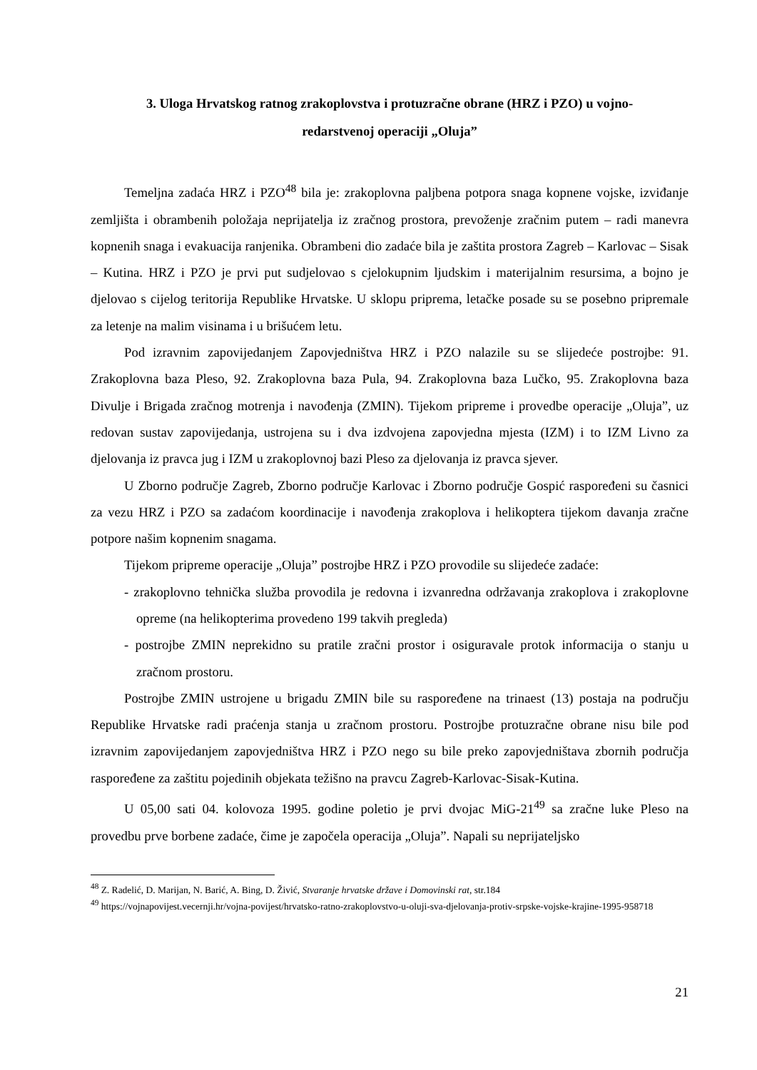3. Uloga Hrvatskog ratnog zrakoplovstva i protuzračne obrane (HRZ i PZO) u vojno-
redarstvenoj operaciji „Oluja”
Temeljna zadaća HRZ i PZO<sup>48</sup> bila je: zrakoplovna paljbena potpora snaga kopnene vojske, izviđanje zemljišta i obrambenih položaja neprijatelja iz zračnog prostora, prevoženje zračnim putem – radi manevra kopnenih snaga i evakuacija ranjenika. Obrambeni dio zadaće bila je zaštita prostora Zagreb – Karlovac – Sisak – Kutina. HRZ i PZO je prvi put sudjelovao s cjelokupnim ljudskim i materijalnim resursima, a bojno je djelovao s cijelog teritorija Republike Hrvatske. U sklopu priprema, letačke posade su se posebno pripremale za letenje na malim visinama i u brišućem letu.
Pod izravnim zapovijedanjem Zapovjedništva HRZ i PZO nalazile su se slijedeće postrojbe: 91. Zrakoplovna baza Pleso, 92. Zrakoplovna baza Pula, 94. Zrakoplovna baza Lučko, 95. Zrakoplovna baza Divulje i Brigada zračnog motrenja i navođenja (ZMIN). Tijekom pripreme i provedbe operacije „Oluja”, uz redovan sustav zapovijedanja, ustrojena su i dva izdvojena zapovjedna mjesta (IZM) i to IZM Livno za djelovanja iz pravca jug i IZM u zrakoplovnoj bazi Pleso za djelovanja iz pravca sjever.
U Zborno područje Zagreb, Zborno područje Karlovac i Zborno područje Gospić raspoređeni su časnici za vezu HRZ i PZO sa zadaćom koordinacije i navođenja zrakoplova i helikoptera tijekom davanja zračne potpore našim kopnenim snagama.
Tijekom pripreme operacije „Oluja” postrojbe HRZ i PZO provodile su slijedeće zadaće:
- zrakoplovno tehnička služba provodila je redovna i izvanredna održavanja zrakoplova i zrakoplovne opreme (na helikopterima provedeno 199 takvih pregleda)
- postrojbe ZMIN neprekidno su pratile zračni prostor i osiguravale protok informacija o stanju u zračnom prostoru.
Postrojbe ZMIN ustrojene u brigadu ZMIN bile su raspoređene na trinaest (13) postaja na području Republike Hrvatske radi praćenja stanja u zračnom prostoru. Postrojbe protuzračne obrane nisu bile pod izravnim zapovijedanjem zapovjedništva HRZ i PZO nego su bile preko zapovjedništava zbornih područja raspoređene za zaštitu pojedinih objekata težišno na pravcu Zagreb-Karlovac-Sisak-Kutina.
U 05,00 sati 04. kolovoza 1995. godine poletio je prvi dvojac MiG-21<sup>49</sup> sa zračne luke Pleso na provedbu prve borbene zadaće, čime je započela operacija „Oluja”. Napali su neprijateljsko
<sup>48</sup> Z. Radelić, D. Marijan, N. Barić, A. Bing, D. Živić, Stvaranje hrvatske države i Domovinski rat, str.184
<sup>49</sup> https://vojnapovijest.vecernji.hr/vojna-povijest/hrvatsko-ratno-zrakoplovstvo-u-oluji-sva-djelovanja-protiv-srpske-vojske-krajine-1995-958718
21